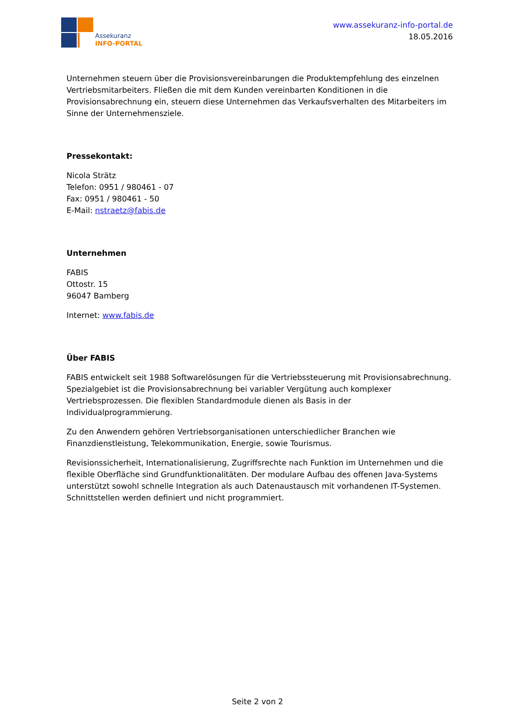Assekuranz
INFO-PORTAL
www.assekuranz-info-portal.de
18.05.2016
Unternehmen steuern über die Provisionsvereinbarungen die Produktempfehlung des einzelnen Vertriebsmitarbeiters. Fließen die mit dem Kunden vereinbarten Konditionen in die Provisionsabrechnung ein, steuern diese Unternehmen das Verkaufsverhalten des Mitarbeiters im Sinne der Unternehmensziele.
Pressekontakt:
Nicola Strätz
Telefon: 0951 / 980461 - 07
Fax: 0951 / 980461 - 50
E-Mail: nstraetz@fabis.de
Unternehmen
FABIS
Ottostr. 15
96047 Bamberg
Internet: www.fabis.de
Über FABIS
FABIS entwickelt seit 1988 Softwarelösungen für die Vertriebssteuerung mit Provisionsabrechnung. Spezialgebiet ist die Provisionsabrechnung bei variabler Vergütung auch komplexer Vertriebsprozessen. Die flexiblen Standardmodule dienen als Basis in der Individualprogrammierung.
Zu den Anwendern gehören Vertriebsorganisationen unterschiedlicher Branchen wie Finanzdienstleistung, Telekommunikation, Energie, sowie Tourismus.
Revisionssicherheit, Internationalisierung, Zugriffsrechte nach Funktion im Unternehmen und die flexible Oberfläche sind Grundfunktionalitäten. Der modulare Aufbau des offenen Java-Systems unterstützt sowohl schnelle Integration als auch Datenaustausch mit vorhandenen IT-Systemen. Schnittstellen werden definiert und nicht programmiert.
Seite 2 von 2